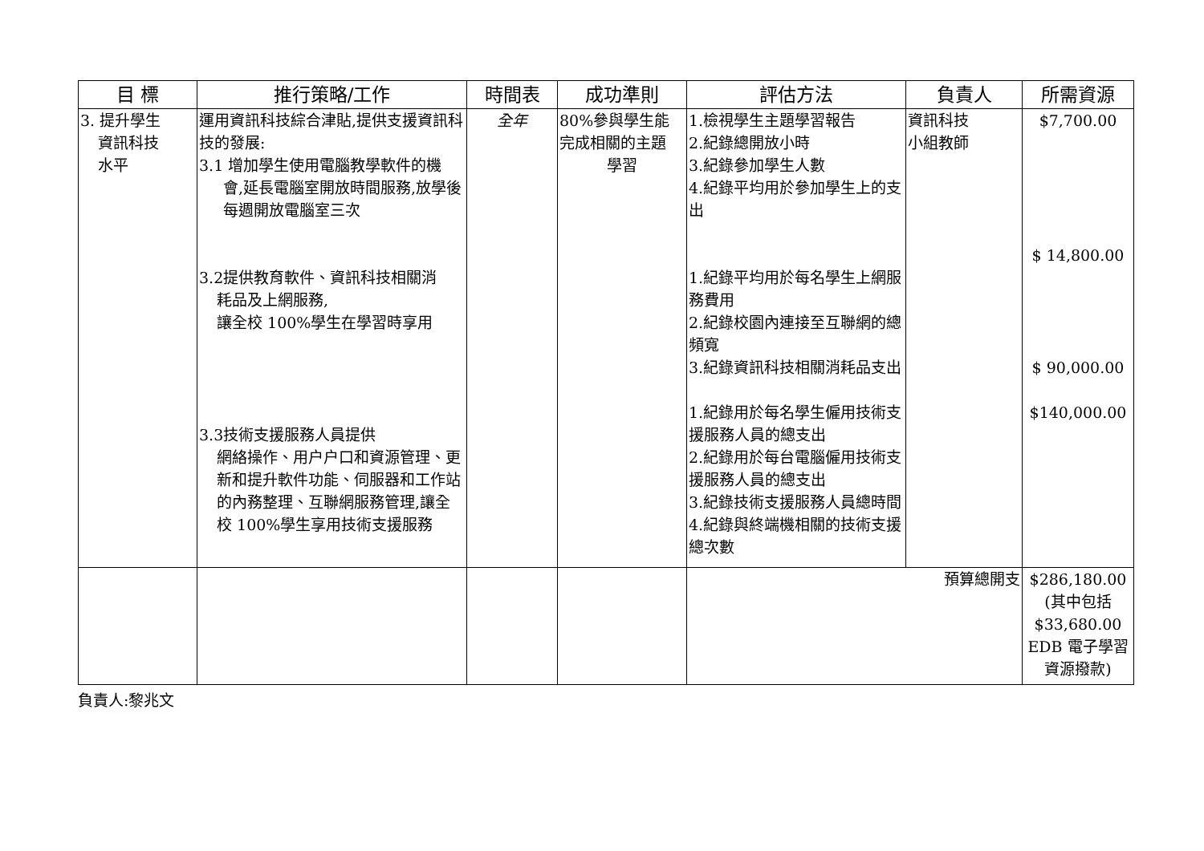| 目 標 | 推行策略/工作 | 時間表 | 成功準則 | 評估方法 | 負責人 | 所需資源 |
| --- | --- | --- | --- | --- | --- | --- |
| 3. 提升學生 資訊科技 水平 | 運用資訊科技綜合津貼,提供支援資訊科技的發展: 3.1 增加學生使用電腦教學軟件的機 會,延長電腦室開放時間服務,放學後每週開放電腦室三次 3.2提供教育軟件、資訊科技相關消 耗品及上網服務, 讓全校 100%學生在學習時享用 3.3技術支援服務人員提供 網絡操作、用户户口和資源管理、更新和提升軟件功能、伺服器和工作站的內務整理、互聯網服務管理,讓全校 100%學生享用技術支援服務 | 全年 | 80%參與學生能完成相關的主題 學習 | 1.檢視學生主題學習報告 2.紀錄總開放小時 3.紀錄參加學生人數 4.紀錄平均用於參加學生上的支出 1.紀錄平均用於每名學生上網服務費用 2.紀錄校園內連接至互聯網的總頻寬 3.紀錄資訊科技相關消耗品支出 1.紀錄用於每名學生僱用技術支援服務人員的總支出 2.紀錄用於每台電腦僱用技術支援服務人員的總支出 3.紀錄技術支援服務人員總時間 4.紀錄與終端機相關的技術支援總次數 | 資訊科技 小組教師 | $7,700.00 $ 14,800.00 $ 90,000.00 $140,000.00 |
| | | | | 預算總開支 | | $286,180.00 (其中包括 $33,680.00 EDB 電子學習資源撥款) |
負責人:黎兆文